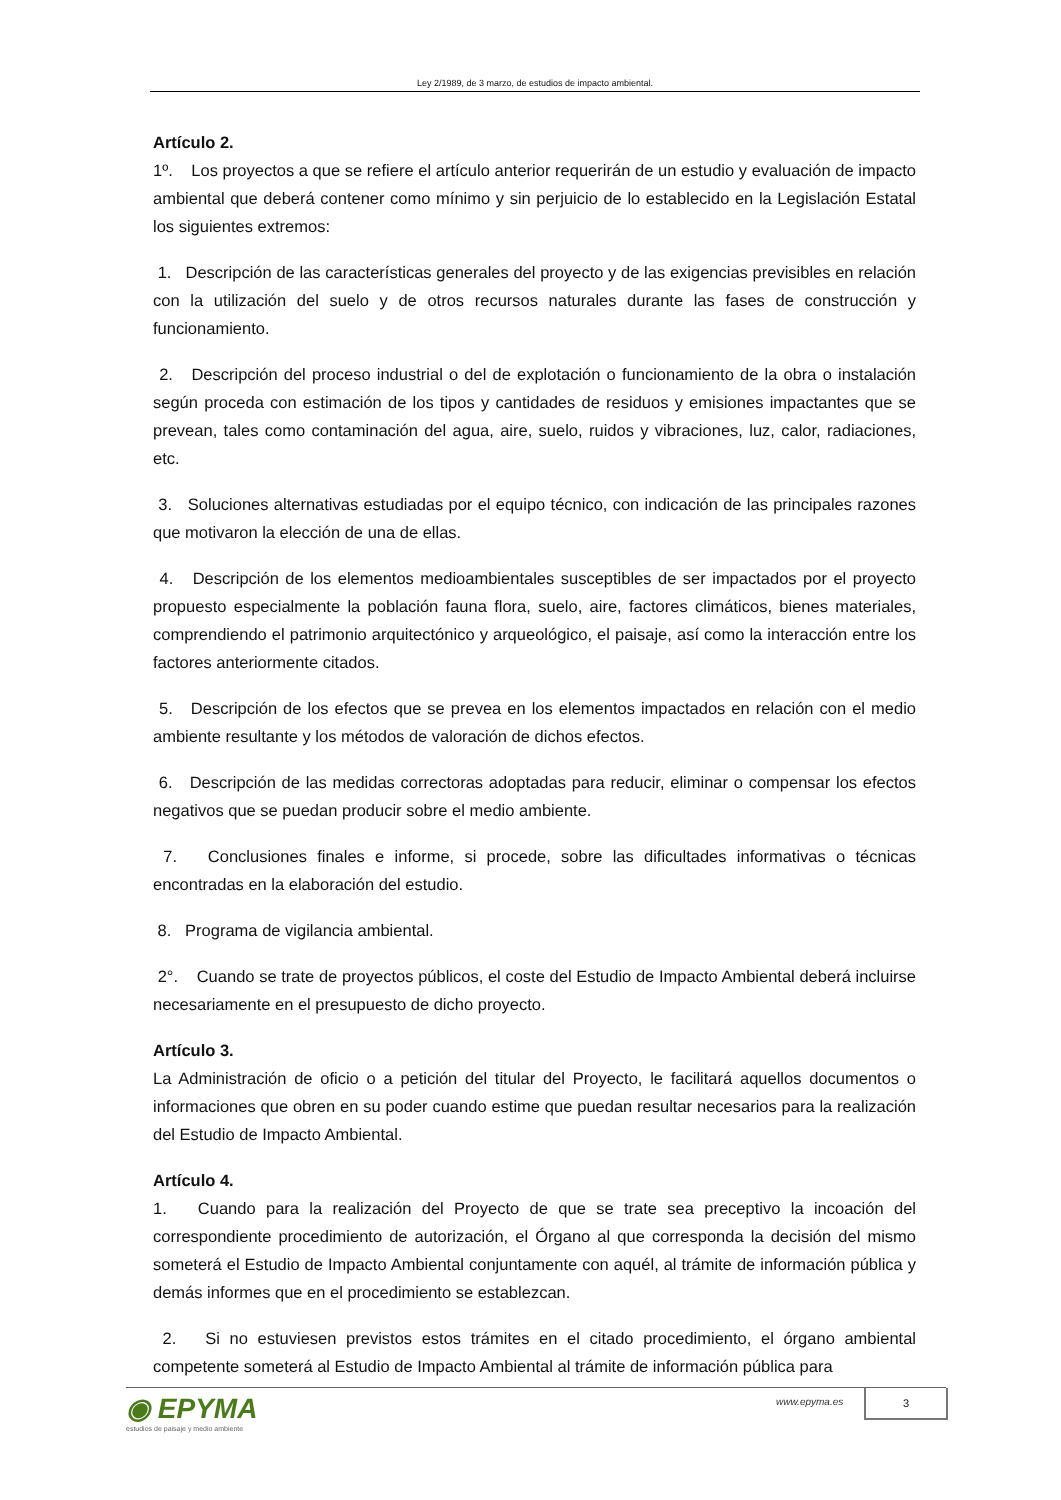Ley 2/1989, de 3 marzo, de estudios de impacto ambiental.
Artículo 2.
1º. Los proyectos a que se refiere el artículo anterior requerirán de un estudio y evaluación de impacto ambiental que deberá contener como mínimo y sin perjuicio de lo establecido en la Legislación Estatal los siguientes extremos:
1. Descripción de las características generales del proyecto y de las exigencias previsibles en relación con la utilización del suelo y de otros recursos naturales durante las fases de construcción y funcionamiento.
2. Descripción del proceso industrial o del de explotación o funcionamiento de la obra o instalación según proceda con estimación de los tipos y cantidades de residuos y emisiones impactantes que se prevean, tales como contaminación del agua, aire, suelo, ruidos y vibraciones, luz, calor, radiaciones, etc.
3. Soluciones alternativas estudiadas por el equipo técnico, con indicación de las principales razones que motivaron la elección de una de ellas.
4. Descripción de los elementos medioambientales susceptibles de ser impactados por el proyecto propuesto especialmente la población fauna flora, suelo, aire, factores climáticos, bienes materiales, comprendiendo el patrimonio arquitectónico y arqueológico, el paisaje, así como la interacción entre los factores anteriormente citados.
5. Descripción de los efectos que se prevea en los elementos impactados en relación con el medio ambiente resultante y los métodos de valoración de dichos efectos.
6. Descripción de las medidas correctoras adoptadas para reducir, eliminar o compensar los efectos negativos que se puedan producir sobre el medio ambiente.
7. Conclusiones finales e informe, si procede, sobre las dificultades informativas o técnicas encontradas en la elaboración del estudio.
8. Programa de vigilancia ambiental.
2°. Cuando se trate de proyectos públicos, el coste del Estudio de Impacto Ambiental deberá incluirse necesariamente en el presupuesto de dicho proyecto.
Artículo 3.
La Administración de oficio o a petición del titular del Proyecto, le facilitará aquellos documentos o informaciones que obren en su poder cuando estime que puedan resultar necesarios para la realización del Estudio de Impacto Ambiental.
Artículo 4.
1. Cuando para la realización del Proyecto de que se trate sea preceptivo la incoación del correspondiente procedimiento de autorización, el Órgano al que corresponda la decisión del mismo someterá el Estudio de Impacto Ambiental conjuntamente con aquél, al trámite de información pública y demás informes que en el procedimiento se establezcan.
2. Si no estuviesen previstos estos trámites en el citado procedimiento, el órgano ambiental competente someterá al Estudio de Impacto Ambiental al trámite de información pública para
◉ EPYMA
estudios de paisaje y medio ambiente
www.epyma.es
3